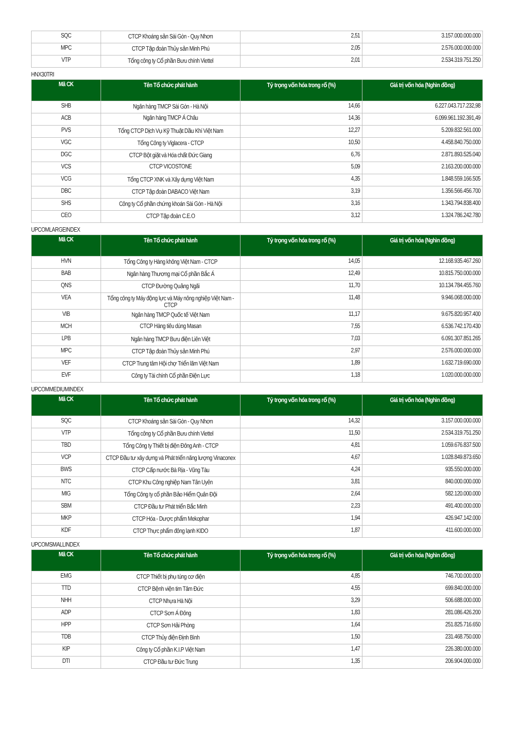| SQC | CTCP Khoáng sản Sài Gòn - Quy Nhơn | 2,51 | 3.157.000.000.000 |
| MPC | CTCP Tập đoàn Thủy sản Minh Phú | 2,05 | 2.576.000.000.000 |
| VTP | Tổng công ty Cổ phần Bưu chính Viettel | 2,01 | 2.534.319.751.250 |
HNX30TRI
| Mã CK | Tên Tổ chức phát hành | Tỷ trọng vốn hóa trong rổ (%) | Giá trị vốn hóa (Nghìn đồng) |
| --- | --- | --- | --- |
| SHB | Ngân hàng TMCP Sài Gòn - Hà Nội | 14,66 | 6.227.043.717.232,98 |
| ACB | Ngân hàng TMCP Á Châu | 14,36 | 6.099.961.192.391,49 |
| PVS | Tổng CTCP Dịch Vụ Kỹ Thuật Dầu Khí Việt Nam | 12,27 | 5.209.832.561.000 |
| VGC | Tổng Công ty Viglacera - CTCP | 10,50 | 4.458.840.750.000 |
| DGC | CTCP Bột giặt và Hóa chất Đức Giang | 6,76 | 2.871.893.525.040 |
| VCS | CTCP VICOSTONE | 5,09 | 2.163.200.000.000 |
| VCG | Tổng CTCP XNK và Xây dựng Việt Nam | 4,35 | 1.848.559.166.505 |
| DBC | CTCP Tập đoàn DABACO Việt Nam | 3,19 | 1.356.566.456.700 |
| SHS | Công ty Cổ phần chứng khoán Sài Gòn - Hà Nội | 3,16 | 1.343.794.838.400 |
| CEO | CTCP Tập đoàn C.E.O | 3,12 | 1.324.786.242.780 |
UPCOMLARGEINDEX
| Mã CK | Tên Tổ chức phát hành | Tỷ trọng vốn hóa trong rổ (%) | Giá trị vốn hóa (Nghìn đồng) |
| --- | --- | --- | --- |
| HVN | Tổng Công ty Hàng không Việt Nam - CTCP | 14,05 | 12.168.935.467.260 |
| BAB | Ngân hàng Thương mại Cổ phần Bắc Á | 12,49 | 10.815.750.000.000 |
| QNS | CTCP Đường Quảng Ngãi | 11,70 | 10.134.784.455.760 |
| VEA | Tổng công ty Máy động lực và Máy nông nghiệp Việt Nam - CTCP | 11,48 | 9.946.068.000.000 |
| VIB | Ngân hàng TMCP Quốc tế Việt Nam | 11,17 | 9.675.820.957.400 |
| MCH | CTCP Hàng tiêu dùng Masan | 7,55 | 6.536.742.170.430 |
| LPB | Ngân hàng TMCP Bưu điện Liên Việt | 7,03 | 6.091.307.851.265 |
| MPC | CTCP Tập đoàn Thủy sản Minh Phú | 2,97 | 2.576.000.000.000 |
| VEF | CTCP Trung tâm Hội chợ Triển lãm Việt Nam | 1,89 | 1.632.719.690.000 |
| EVF | Công ty Tài chính Cổ phần Điện Lực | 1,18 | 1.020.000.000.000 |
UPCOMMEDIUMINDEX
| Mã CK | Tên Tổ chức phát hành | Tỷ trọng vốn hóa trong rổ (%) | Giá trị vốn hóa (Nghìn đồng) |
| --- | --- | --- | --- |
| SQC | CTCP Khoáng sản Sài Gòn - Quy Nhơn | 14,32 | 3.157.000.000.000 |
| VTP | Tổng công ty Cổ phần Bưu chính Viettel | 11,50 | 2.534.319.751.250 |
| TBD | Tổng Công ty Thiết bị điện Đông Anh - CTCP | 4,81 | 1.059.676.837.500 |
| VCP | CTCP Đầu tư xây dựng và Phát triển năng lượng Vinaconex | 4,67 | 1.028.849.873.650 |
| BWS | CTCP Cấp nước Bà Rịa - Vũng Tàu | 4,24 | 935.550.000.000 |
| NTC | CTCP Khu Công nghiệp Nam Tân Uyên | 3,81 | 840.000.000.000 |
| MIG | Tổng Công ty cổ phần Bảo Hiểm Quân Đội | 2,64 | 582.120.000.000 |
| SBM | CTCP Đầu tư Phát triển Bắc Minh | 2,23 | 491.400.000.000 |
| MKP | CTCP Hóa - Dược phẩm Mekophar | 1,94 | 426.947.142.000 |
| KDF | CTCP Thực phẩm đông lạnh KIDO | 1,87 | 411.600.000.000 |
UPCOMSMALLINDEX
| Mã CK | Tên Tổ chức phát hành | Tỷ trọng vốn hóa trong rổ (%) | Giá trị vốn hóa (Nghìn đồng) |
| --- | --- | --- | --- |
| EMG | CTCP Thiết bị phụ tùng cơ điện | 4,85 | 746.700.000.000 |
| TTD | CTCP Bệnh viện tim Tâm Đức | 4,55 | 699.840.000.000 |
| NHH | CTCP Nhựa Hà Nội | 3,29 | 506.688.000.000 |
| ADP | CTCP Sơn Á Đông | 1,83 | 281.086.426.200 |
| HPP | CTCP Sơn Hải Phòng | 1,64 | 251.825.716.650 |
| TDB | CTCP Thủy điện Định Bình | 1,50 | 231.468.750.000 |
| KIP | Công ty Cổ phần K.I.P Việt Nam | 1,47 | 226.380.000.000 |
| DTI | CTCP Đầu tư Đức Trung | 1,35 | 206.904.000.000 |